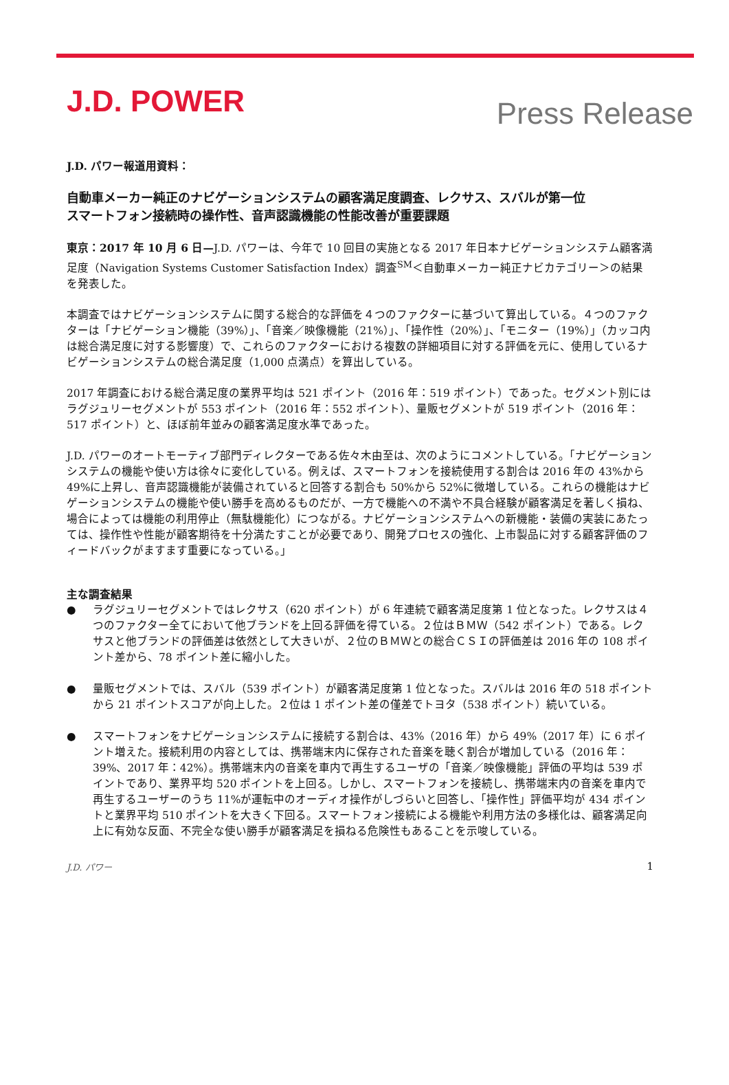J.D. POWER
Press Release
J.D. パワー報道用資料：
自動車メーカー純正のナビゲーションシステムの顧客満足度調査、レクサス、スバルが第一位
スマートフォン接続時の操作性、音声認識機能の性能改善が重要課題
東京：2017 年 10 月 6 日—J.D. パワーは、今年で 10 回目の実施となる 2017 年日本ナビゲーションシステム顧客満足度（Navigation Systems Customer Satisfaction Index）調査<sup>SM</sup>＜自動車メーカー純正ナビカテゴリー＞の結果を発表した。
本調査ではナビゲーションシステムに関する総合的な評価を４つのファクターに基づいて算出している。４つのファクターは「ナビゲーション機能（39%）」、「音楽／映像機能（21%）」、「操作性（20%）」、「モニター（19%）」（カッコ内は総合満足度に対する影響度）で、これらのファクターにおける複数の詳細項目に対する評価を元に、使用しているナビゲーションシステムの総合満足度（1,000 点満点）を算出している。
2017 年調査における総合満足度の業界平均は 521 ポイント（2016 年：519 ポイント）であった。セグメント別にはラグジュリーセグメントが 553 ポイント（2016 年：552 ポイント）、量販セグメントが 519 ポイント（2016 年：517 ポイント）と、ほぼ前年並みの顧客満足度水準であった。
J.D. パワーのオートモーティブ部門ディレクターである佐々木由至は、次のようにコメントしている。「ナビゲーションシステムの機能や使い方は徐々に変化している。例えば、スマートフォンを接続使用する割合は 2016 年の 43%から 49%に上昇し、音声認識機能が装備されていると回答する割合も 50%から 52%に微増している。これらの機能はナビゲーションシステムの機能や使い勝手を高めるものだが、一方で機能への不満や不具合経験が顧客満足を著しく損ね、場合によっては機能の利用停止（無駄機能化）につながる。ナビゲーションシステムへの新機能・装備の実装にあたっては、操作性や性能が顧客期待を十分満たすことが必要であり、開発プロセスの強化、上市製品に対する顧客評価のフィードバックがますます重要になっている。」
主な調査結果
● ラグジュリーセグメントではレクサス（620 ポイント）が 6 年連続で顧客満足度第 1 位となった。レクサスは４つのファクター全てにおいて他ブランドを上回る評価を得ている。２位はＢＭＷ（542 ポイント）である。レクサスと他ブランドの評価差は依然として大きいが、２位のＢＭＷとの総合ＣＳＩの評価差は 2016 年の 108 ポイント差から、78 ポイント差に縮小した。
● 量販セグメントでは、スバル（539 ポイント）が顧客満足度第 1 位となった。スバルは 2016 年の 518 ポイントから 21 ポイントスコアが向上した。２位は 1 ポイント差の僅差でトヨタ（538 ポイント）続いている。
● スマートフォンをナビゲーションシステムに接続する割合は、43%（2016 年）から 49%（2017 年）に 6 ポイント増えた。接続利用の内容としては、携帯端末内に保存された音楽を聴く割合が増加している（2016 年：39%、2017 年：42%）。携帯端末内の音楽を車内で再生するユーザの「音楽／映像機能」評価の平均は 539 ポイントであり、業界平均 520 ポイントを上回る。しかし、スマートフォンを接続し、携帯端末内の音楽を車内で再生するユーザーのうち 11%が運転中のオーディオ操作がしづらいと回答し、「操作性」評価平均が 434 ポイントと業界平均 510 ポイントを大きく下回る。スマートフォン接続による機能や利用方法の多様化は、顧客満足向上に有効な反面、不完全な使い勝手が顧客満足を損ねる危険性もあることを示唆している。
J.D. パワー 1